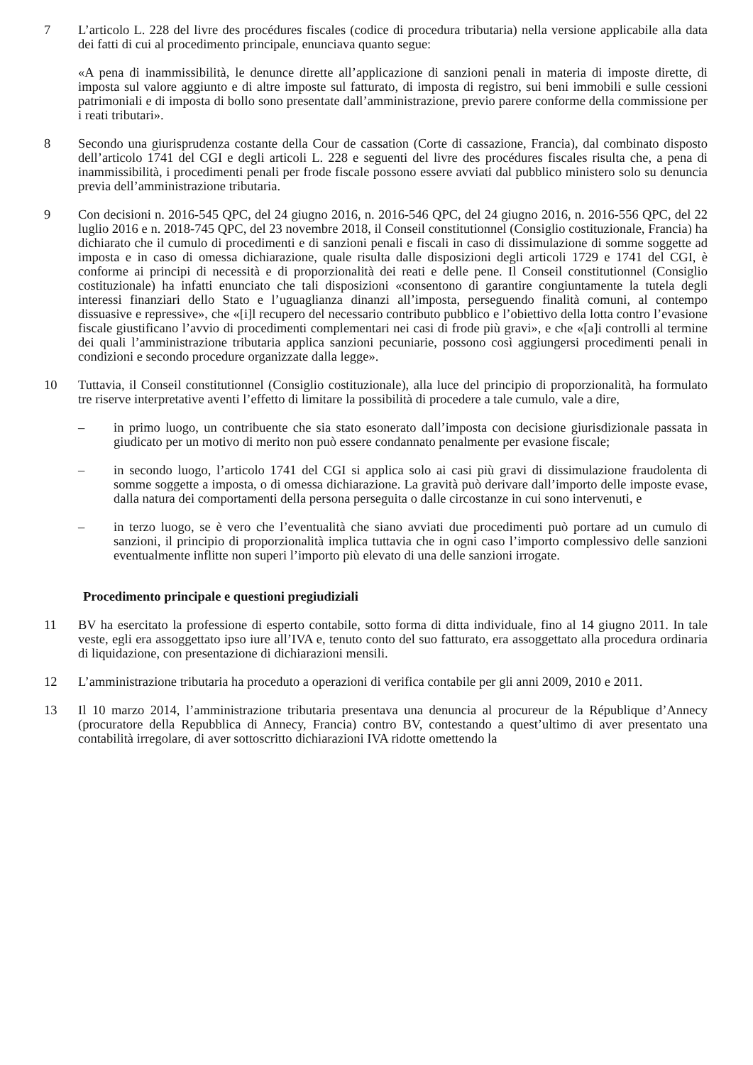7 L’articolo L. 228 del livre des procédures fiscales (codice di procedura tributaria) nella versione applicabile alla data dei fatti di cui al procedimento principale, enunciava quanto segue:
«A pena di inammissibilità, le denunce dirette all’applicazione di sanzioni penali in materia di imposte dirette, di imposta sul valore aggiunto e di altre imposte sul fatturato, di imposta di registro, sui beni immobili e sulle cessioni patrimoniali e di imposta di bollo sono presentate dall’amministrazione, previo parere conforme della commissione per i reati tributari».
8 Secondo una giurisprudenza costante della Cour de cassation (Corte di cassazione, Francia), dal combinato disposto dell’articolo 1741 del CGI e degli articoli L. 228 e seguenti del livre des procédures fiscales risulta che, a pena di inammissibilità, i procedimenti penali per frode fiscale possono essere avviati dal pubblico ministero solo su denuncia previa dell’amministrazione tributaria.
9 Con decisioni n. 2016-545 QPC, del 24 giugno 2016, n. 2016-546 QPC, del 24 giugno 2016, n. 2016-556 QPC, del 22 luglio 2016 e n. 2018-745 QPC, del 23 novembre 2018, il Conseil constitutionnel (Consiglio costituzionale, Francia) ha dichiarato che il cumulo di procedimenti e di sanzioni penali e fiscali in caso di dissimulazione di somme soggette ad imposta e in caso di omessa dichiarazione, quale risulta dalle disposizioni degli articoli 1729 e 1741 del CGI, è conforme ai principi di necessità e di proporzionalità dei reati e delle pene. Il Conseil constitutionnel (Consiglio costituzionale) ha infatti enunciato che tali disposizioni «consentono di garantire congiuntamente la tutela degli interessi finanziari dello Stato e l’uguaglianza dinanzi all’imposta, perseguendo finalità comuni, al contempo dissuasive e repressive», che «[i]l recupero del necessario contributo pubblico e l’obiettivo della lotta contro l’evasione fiscale giustificano l’avvio di procedimenti complementari nei casi di frode più gravi», e che «[a]i controlli al termine dei quali l’amministrazione tributaria applica sanzioni pecuniarie, possono così aggiungersi procedimenti penali in condizioni e secondo procedure organizzate dalla legge».
10 Tuttavia, il Conseil constitutionnel (Consiglio costituzionale), alla luce del principio di proporzionalità, ha formulato tre riserve interpretative aventi l’effetto di limitare la possibilità di procedere a tale cumulo, vale a dire,
– in primo luogo, un contribuente che sia stato esonerato dall’imposta con decisione giurisdizionale passata in giudicato per un motivo di merito non può essere condannato penalmente per evasione fiscale;
– in secondo luogo, l’articolo 1741 del CGI si applica solo ai casi più gravi di dissimulazione fraudolenta di somme soggette a imposta, o di omessa dichiarazione. La gravità può derivare dall’importo delle imposte evase, dalla natura dei comportamenti della persona perseguita o dalle circostanze in cui sono intervenuti, e
– in terzo luogo, se è vero che l’eventualità che siano avviati due procedimenti può portare ad un cumulo di sanzioni, il principio di proporzionalità implica tuttavia che in ogni caso l’importo complessivo delle sanzioni eventualmente inflitte non superi l’importo più elevato di una delle sanzioni irrogate.
Procedimento principale e questioni pregiudiziali
11 BV ha esercitato la professione di esperto contabile, sotto forma di ditta individuale, fino al 14 giugno 2011. In tale veste, egli era assoggettato ipso iure all’IVA e, tenuto conto del suo fatturato, era assoggettato alla procedura ordinaria di liquidazione, con presentazione di dichiarazioni mensili.
12 L’amministrazione tributaria ha proceduto a operazioni di verifica contabile per gli anni 2009, 2010 e 2011.
13 Il 10 marzo 2014, l’amministrazione tributaria presentava una denuncia al procureur de la République d’Annecy (procuratore della Repubblica di Annecy, Francia) contro BV, contestando a quest’ultimo di aver presentato una contabilità irregolare, di aver sottoscritto dichiarazioni IVA ridotte omettendo la